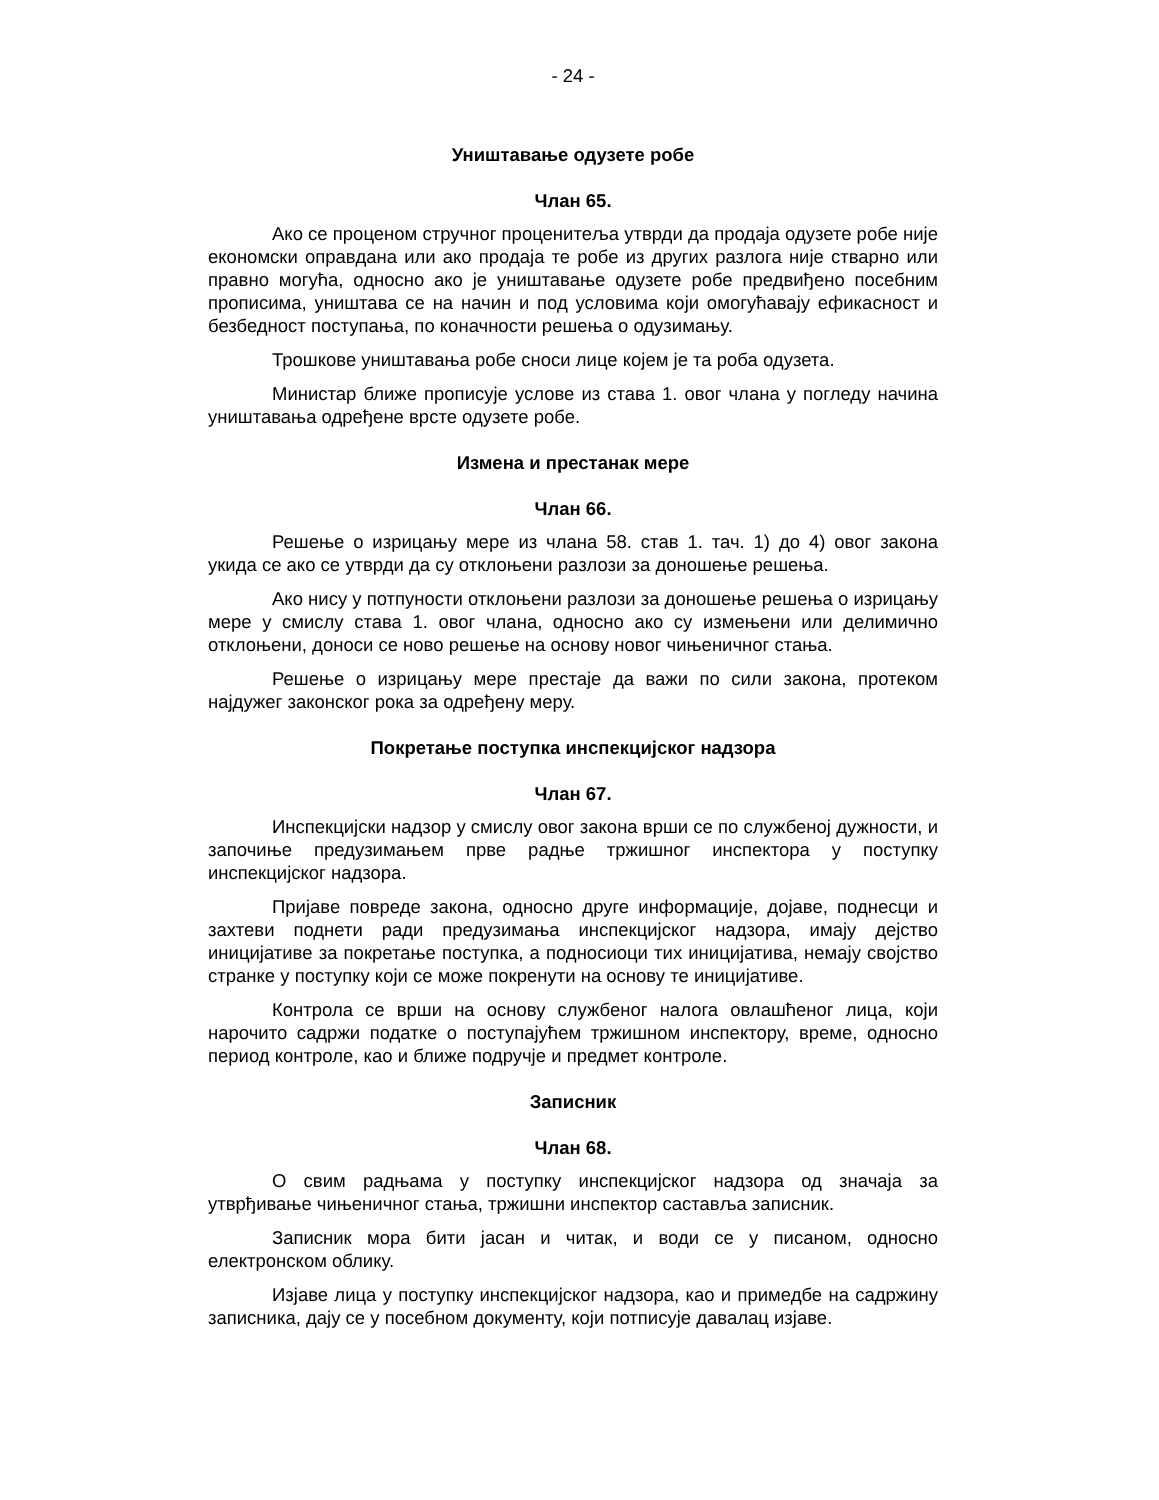- 24 -
Уништавање одузете робе
Члан 65.
Ако се проценом стручног проценитеља утврди да продаја одузете робе није економски оправдана или ако продаја те робе из других разлога није стварно или правно могућа, односно ако је уништавање одузете робе предвиђено посебним прописима, уништава се на начин и под условима који омогућавају ефикасност и безбедност поступања, по коначности решења о одузимању.
Трошкове уништавања робе сноси лице којем је та роба одузета.
Министар ближе прописује услове из става 1. овог члана у погледу начина уништавања одређене врсте одузете робе.
Измена и престанак мере
Члан 66.
Решење о изрицању мере из члана 58. став 1. тач. 1) до 4) овог закона укида се ако се утврди да су отклоњени разлози за доношење решења.
Ако нису у потпуности отклоњени разлози за доношење решења о изрицању мере у смислу става 1. овог члана, односно ако су измењени или делимично отклоњени, доноси се ново решење на основу новог чињеничног стања.
Решење о изрицању мере престаје да важи по сили закона, протеком најдужег законског рока за одређену меру.
Покретање поступка инспекцијског надзора
Члан 67.
Инспекцијски надзор у смислу овог закона врши се по службеној дужности, и започиње предузимањем прве радње тржишног инспектора у поступку инспекцијског надзора.
Пријаве повреде закона, односно друге информације, дојаве, поднесци и захтеви поднети ради предузимања инспекцијског надзора, имају дејство иницијативе за покретање поступка, а подносиоци тих иницијатива, немају својство странке у поступку који се може покренути на основу те иницијативе.
Контрола се врши на основу службеног налога овлашћеног лица, који нарочито садржи податке о поступајућем тржишном инспектору, време, односно период контроле, као и ближе подручје и предмет контроле.
Записник
Члан 68.
О свим радњама у поступку инспекцијског надзора од значаја за утврђивање чињеничног стања, тржишни инспектор саставља записник.
Записник мора бити јасан и читак, и води се у писаном, односно електронском облику.
Изјаве лица у поступку инспекцијског надзора, као и примедбе на садржину записника, дају се у посебном документу, који потписује давалац изјаве.